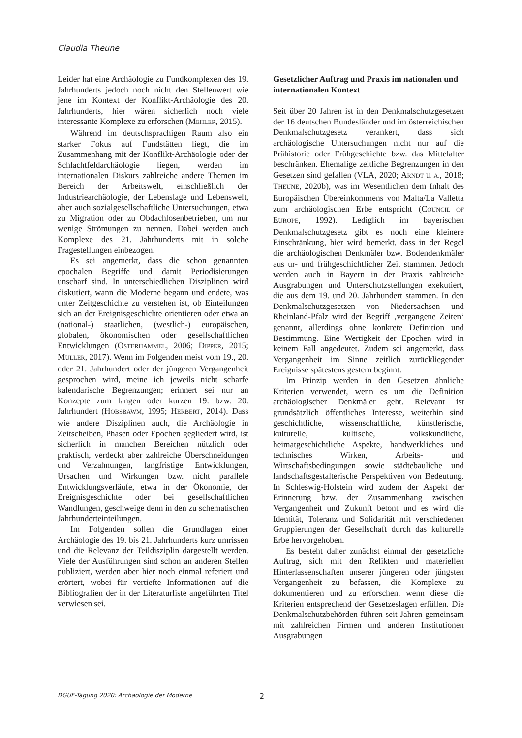Claudia Theune
Leider hat eine Archäologie zu Fundkomplexen des 19. Jahrhunderts jedoch noch nicht den Stellenwert wie jene im Kontext der Konflikt-Archäologie des 20. Jahrhunderts, hier wären sicherlich noch viele interessante Komplexe zu erforschen (MEHLER, 2015).
Während im deutschsprachigen Raum also ein starker Fokus auf Fundstätten liegt, die im Zusammenhang mit der Konflikt-Archäologie oder der Schlachtfeldarchäologie liegen, werden im internationalen Diskurs zahlreiche andere Themen im Bereich der Arbeitswelt, einschließlich der Industriearchäologie, der Lebenslage und Lebenswelt, aber auch sozialgesellschaftliche Untersuchungen, etwa zu Migration oder zu Obdachlosenbetrieben, um nur wenige Strömungen zu nennen. Dabei werden auch Komplexe des 21. Jahrhunderts mit in solche Fragestellungen einbezogen.
Es sei angemerkt, dass die schon genannten epochalen Begriffe und damit Periodisierungen unscharf sind. In unterschiedlichen Disziplinen wird diskutiert, wann die Moderne begann und endete, was unter Zeitgeschichte zu verstehen ist, ob Einteilungen sich an der Ereignisgeschichte orientieren oder etwa an (national-) staatlichen, (westlich-) europäischen, globalen, ökonomischen oder gesellschaftlichen Entwicklungen (OSTERHAMMEL, 2006; DIPPER, 2015; MÜLLER, 2017). Wenn im Folgenden meist vom 19., 20. oder 21. Jahrhundert oder der jüngeren Vergangenheit gesprochen wird, meine ich jeweils nicht scharfe kalendarische Begrenzungen; erinnert sei nur an Konzepte zum langen oder kurzen 19. bzw. 20. Jahrhundert (HOBSBAWM, 1995; HERBERT, 2014). Dass wie andere Disziplinen auch, die Archäologie in Zeitscheiben, Phasen oder Epochen gegliedert wird, ist sicherlich in manchen Bereichen nützlich oder praktisch, verdeckt aber zahlreiche Überschneidungen und Verzahnungen, langfristige Entwicklungen, Ursachen und Wirkungen bzw. nicht parallele Entwicklungsverläufe, etwa in der Ökonomie, der Ereignisgeschichte oder bei gesellschaftlichen Wandlungen, geschweige denn in den zu schematischen Jahrhunderteinteilungen.
Im Folgenden sollen die Grundlagen einer Archäologie des 19. bis 21. Jahrhunderts kurz umrissen und die Relevanz der Teildisziplin dargestellt werden. Viele der Ausführungen sind schon an anderen Stellen publiziert, werden aber hier noch einmal referiert und erörtert, wobei für vertiefte Informationen auf die Bibliografien der in der Literaturliste angeführten Titel verwiesen sei.
Gesetzlicher Auftrag und Praxis im nationalen und internationalen Kontext
Seit über 20 Jahren ist in den Denkmalschutzgesetzen der 16 deutschen Bundesländer und im österreichischen Denkmalschutzgesetz verankert, dass sich archäologische Untersuchungen nicht nur auf die Prähistorie oder Frühgeschichte bzw. das Mittelalter beschränken. Ehemalige zeitliche Begrenzungen in den Gesetzen sind gefallen (VLA, 2020; ARNDT U. A., 2018; THEUNE, 2020b), was im Wesentlichen dem Inhalt des Europäischen Übereinkommens von Malta/La Valletta zum archäologischen Erbe entspricht (COUNCIL OF EUROPE, 1992). Lediglich im bayerischen Denkmalschutzgesetz gibt es noch eine kleinere Einschränkung, hier wird bemerkt, dass in der Regel die archäologischen Denkmäler bzw. Bodendenkmäler aus ur- und frühgeschichtlicher Zeit stammen. Jedoch werden auch in Bayern in der Praxis zahlreiche Ausgrabungen und Unterschutzstellungen exekutiert, die aus dem 19. und 20. Jahrhundert stammen. In den Denkmalschutzgesetzen von Niedersachsen und Rheinland-Pfalz wird der Begriff ‚vergangene Zeiten‘ genannt, allerdings ohne konkrete Definition und Bestimmung. Eine Wertigkeit der Epochen wird in keinem Fall angedeutet. Zudem sei angemerkt, dass Vergangenheit im Sinne zeitlich zurückliegender Ereignisse spätestens gestern beginnt.
Im Prinzip werden in den Gesetzen ähnliche Kriterien verwendet, wenn es um die Definition archäologischer Denkmäler geht. Relevant ist grundsätzlich öffentliches Interesse, weiterhin sind geschichtliche, wissenschaftliche, künstlerische, kulturelle, kultische, volkskundliche, heimatgeschichtliche Aspekte, handwerkliches und technisches Wirken, Arbeits- und Wirtschaftsbedingungen sowie städtebauliche und landschaftsgestalterische Perspektiven von Bedeutung. In Schleswig-Holstein wird zudem der Aspekt der Erinnerung bzw. der Zusammenhang zwischen Vergangenheit und Zukunft betont und es wird die Identität, Toleranz und Solidarität mit verschiedenen Gruppierungen der Gesellschaft durch das kulturelle Erbe hervorgehoben.
Es besteht daher zunächst einmal der gesetzliche Auftrag, sich mit den Relikten und materiellen Hinterlassenschaften unserer jüngeren oder jüngsten Vergangenheit zu befassen, die Komplexe zu dokumentieren und zu erforschen, wenn diese die Kriterien entsprechend der Gesetzeslagen erfüllen. Die Denkmalschutzbehörden führen seit Jahren gemeinsam mit zahlreichen Firmen und anderen Institutionen Ausgrabungen
DGUF-Tagung 2020: Archäologie der Moderne 2